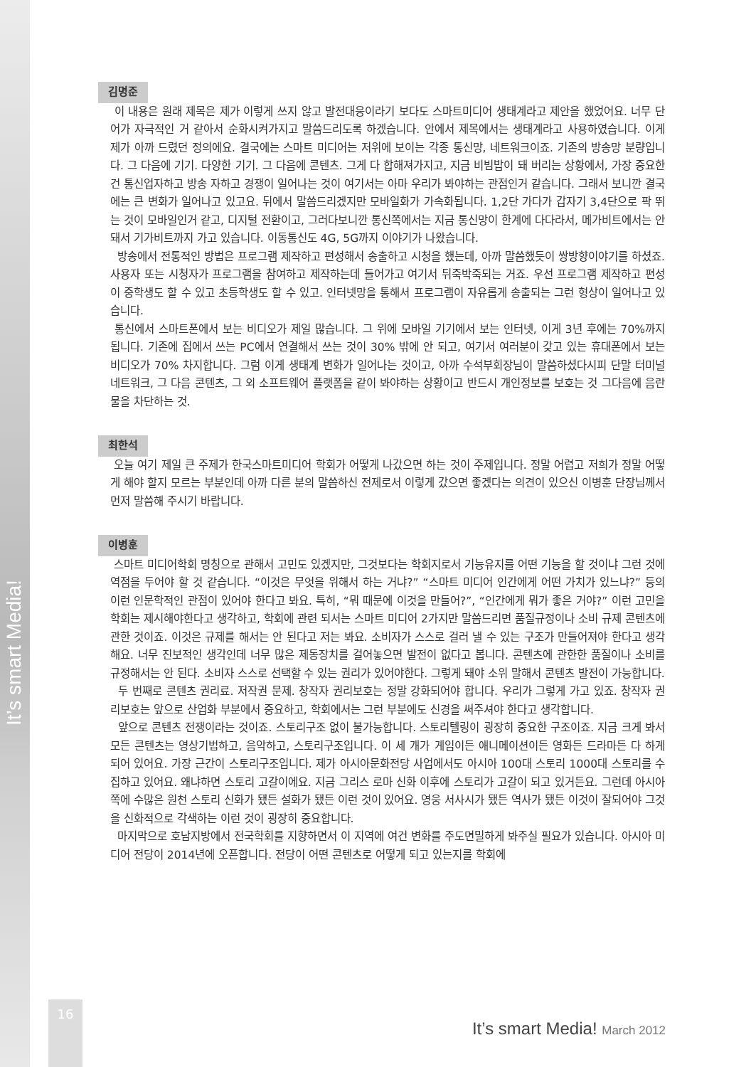It’s smart Media!
김명준
이 내용은 원래 제목은 제가 이렇게 쓰지 않고 발전대응이라기 보다도 스마트미디어 생태계라고 제안을 했었어요. 너무 단어가 자극적인 거 같아서 순화시켜가지고 말씀드리도록 하겠습니다. 안에서 제목에서는 생태계라고 사용하였습니다. 이게 제가 아까 드렸던 정의에요. 결국에는 스마트 미디어는 저위에 보이는 각종 통신망, 네트워크이죠. 기존의 방송망 분량입니다. 그 다음에 기기. 다양한 기기. 그 다음에 콘텐츠. 그게 다 합해져가지고, 지금 비빔밥이 돼 버리는 상황에서, 가장 중요한건 통신업자하고 방송 자하고 경쟁이 일어나는 것이 여기서는 아마 우리가 봐야하는 관점인거 같습니다. 그래서 보니깐 결국에는 큰 변화가 일어나고 있고요. 뒤에서 말씀드리겠지만 모바일화가 가속화됩니다. 1,2단 가다가 갑자기 3,4단으로 팍 뛰는 것이 모바일인거 같고, 디지털 전환이고, 그러다보니깐 통신쪽에서는 지금 통신망이 한계에 다다라서, 메가비트에서는 안돼서 기가비트까지 가고 있습니다. 이동통신도 4G, 5G까지 이야기가 나왔습니다.
방송에서 전통적인 방법은 프로그램 제작하고 편성해서 송출하고 시청을 했는데, 아까 말씀했듯이 쌍방향이야기를 하셨죠. 사용자 또는 시청자가 프로그램을 참여하고 제작하는데 들어가고 여기서 뒤죽박죽되는 거죠. 우선 프로그램 제작하고 편성이 중학생도 할 수 있고 초등학생도 할 수 있고. 인터넷망을 통해서 프로그램이 자유롭게 송출되는 그런 형상이 일어나고 있습니다.
통신에서 스마트폰에서 보는 비디오가 제일 많습니다. 그 위에 모바일 기기에서 보는 인터넷, 이게 3년 후에는 70%까지 됩니다. 기존에 집에서 쓰는 PC에서 연결해서 쓰는 것이 30% 밖에 안 되고, 여기서 여러분이 갖고 있는 휴대폰에서 보는 비디오가 70% 차지합니다. 그럼 이게 생태계 변화가 일어나는 것이고, 아까 수석부회장님이 말씀하셨다시피 단말 터미널 네트워크, 그 다음 콘텐츠, 그 외 소프트웨어 플랫폼을 같이 봐야하는 상황이고 반드시 개인정보를 보호는 것 그다음에 음란물을 차단하는 것.
최한석
오늘 여기 제일 큰 주제가 한국스마트미디어 학회가 어떻게 나갔으면 하는 것이 주제입니다. 정말 어렵고 저희가 정말 어떻게 해야 할지 모르는 부분인데 아까 다른 분의 말씀하신 전제로서 이렇게 갔으면 좋겠다는 의견이 있으신 이병훈 단장님께서 먼저 말씀해 주시기 바랍니다.
이병훈
스마트 미디어학회 명칭으로 관해서 고민도 있겠지만, 그것보다는 학회지로서 기능유지를 어떤 기능을 할 것이냐 그런 것에 역점을 두어야 할 것 같습니다. “이것은 무엇을 위해서 하는 거냐?” “스마트 미디어 인간에게 어떤 가치가 있느냐?” 등의 이런 인문학적인 관점이 있어야 한다고 봐요. 특히, “뭐 때문에 이것을 만들어?”, “인간에게 뭐가 좋은 거야?” 이런 고민을 학회는 제시해야한다고 생각하고, 학회에 관련 되서는 스마트 미디어 2가지만 말씀드리면 품질규정이나 소비 규제 콘텐츠에 관한 것이죠. 이것은 규제를 해서는 안 된다고 저는 봐요. 소비자가 스스로 걸러 낼 수 있는 구조가 만들어져야 한다고 생각해요. 너무 진보적인 생각인데 너무 많은 제동장치를 걸어놓으면 발전이 없다고 봅니다. 콘텐츠에 관한한 품질이나 소비를 규정해서는 안 된다. 소비자 스스로 선택할 수 있는 권리가 있어야한다. 그렇게 돼야 소위 말해서 콘텐츠 발전이 가능합니다.
두 번째로 콘텐츠 권리료. 저작권 문제. 창작자 권리보호는 정말 강화되어야 합니다. 우리가 그렇게 가고 있죠. 창작자 권리보호는 앞으로 산업화 부분에서 중요하고, 학회에서는 그런 부분에도 신경을 써주셔야 한다고 생각합니다.
앞으로 콘텐츠 전쟁이라는 것이죠. 스토리구조 없이 불가능합니다. 스토리텔링이 굉장히 중요한 구조이죠. 지금 크게 봐서 모든 콘텐츠는 영상기법하고, 음악하고, 스토리구조입니다. 이 세 개가 게임이든 애니메이션이든 영화든 드라마든 다 하게 되어 있어요. 가장 근간이 스토리구조입니다. 제가 아시아문화전당 사업에서도 아시아 100대 스토리 1000대 스토리를 수집하고 있어요. 왜냐하면 스토리 고갈이에요. 지금 그리스 로마 신화 이후에 스토리가 고갈이 되고 있거든요. 그런데 아시아 쪽에 수많은 원천 스토리 신화가 됐든 설화가 됐든 이런 것이 있어요. 영웅 서사시가 됐든 역사가 됐든 이것이 잘되어야 그것을 신화적으로 각색하는 이런 것이 굉장히 중요합니다.
마지막으로 호남지방에서 전국학회를 지향하면서 이 지역에 여건 변화를 주도면밀하게 봐주실 필요가 있습니다. 아시아 미디어 전당이 2014년에 오픈합니다. 전당이 어떤 콘텐츠로 어떻게 되고 있는지를 학회에
16
It’s smart Media! March 2012